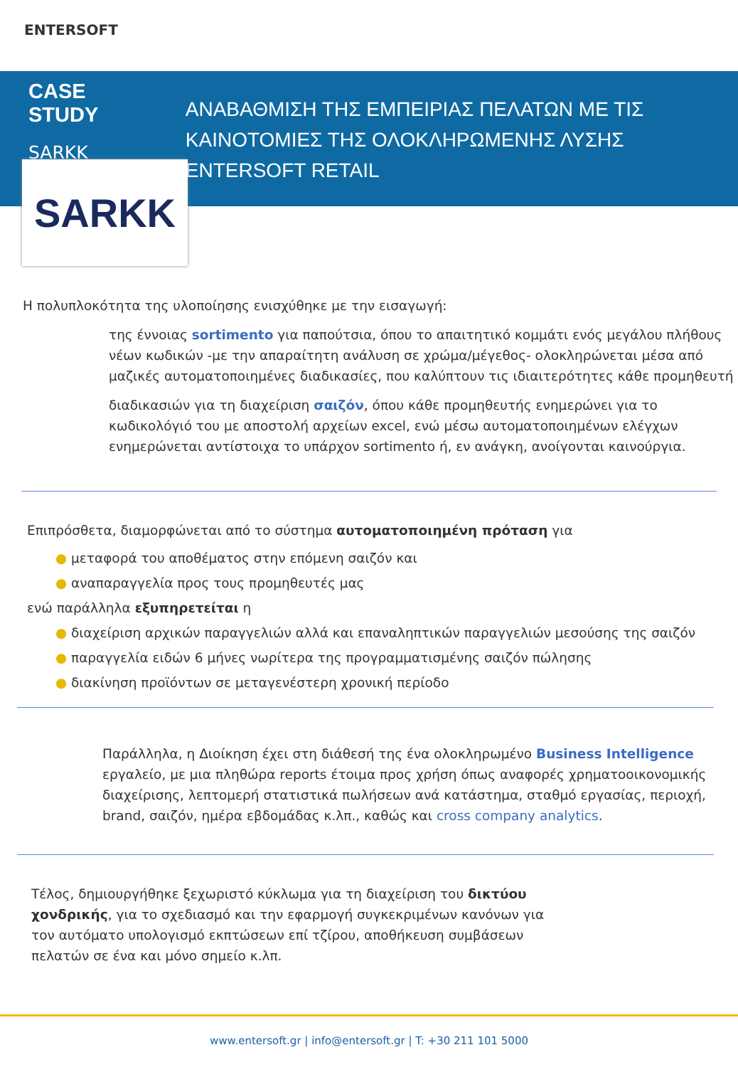ENTERSOFT
CASE STUDY
SARKK
ΑΝΑΒΑΘΜΙΣΗ ΤΗΣ ΕΜΠΕΙΡΙΑΣ ΠΕΛΑΤΩΝ ΜΕ ΤΙΣ ΚΑΙΝΟΤΟΜΙΕΣ ΤΗΣ ΟΛΟΚΛΗΡΩΜΕΝΗΣ ΛΥΣΗΣ ENTERSOFT RETAIL
SARKK
Η πολυπλοκότητα της υλοποίησης ενισχύθηκε με την εισαγωγή:
της έννοιας sortimento για παπούτσια, όπου το απαιτητικό κομμάτι ενός μεγάλου πλήθους νέων κωδικών -με την απαραίτητη ανάλυση σε χρώμα/μέγεθος- ολοκληρώνεται μέσα από μαζικές αυτοματοποιημένες διαδικασίες, που καλύπτουν τις ιδιαιτερότητες κάθε προμηθευτή
διαδικασιών για τη διαχείριση σαιζόν, όπου κάθε προμηθευτής ενημερώνει για το κωδικολόγιό του με αποστολή αρχείων excel, ενώ μέσω αυτοματοποιημένων ελέγχων ενημερώνεται αντίστοιχα το υπάρχον sortimento ή, εν ανάγκη, ανοίγονται καινούργια.
Επιπρόσθετα, διαμορφώνεται από το σύστημα αυτοματοποιημένη πρόταση για
● μεταφορά του αποθέματος στην επόμενη σαιζόν και
● αναπαραγγελία προς τους προμηθευτές μας
ενώ παράλληλα εξυπηρετείται η
● διαχείριση αρχικών παραγγελιών αλλά και επαναληπτικών παραγγελιών μεσούσης της σαιζόν
● παραγγελία ειδών 6 μήνες νωρίτερα της προγραμματισμένης σαιζόν πώλησης
● διακίνηση προϊόντων σε μεταγενέστερη χρονική περίοδο
Παράλληλα, η Διοίκηση έχει στη διάθεσή της ένα ολοκληρωμένο Business Intelligence εργαλείο, με μια πληθώρα reports έτοιμα προς χρήση όπως αναφορές χρηματοοικονομικής διαχείρισης, λεπτομερή στατιστικά πωλήσεων ανά κατάστημα, σταθμό εργασίας, περιοχή, brand, σαιζόν, ημέρα εβδομάδας κ.λπ., καθώς και cross company analytics.
Τέλος, δημιουργήθηκε ξεχωριστό κύκλωμα για τη διαχείριση του δικτύου χονδρικής, για το σχεδιασμό και την εφαρμογή συγκεκριμένων κανόνων για τον αυτόματο υπολογισμό εκπτώσεων επί τζίρου, αποθήκευση συμβάσεων πελατών σε ένα και μόνο σημείο κ.λπ.
www.entersoft.gr | info@entersoft.gr | T: +30 211 101 5000